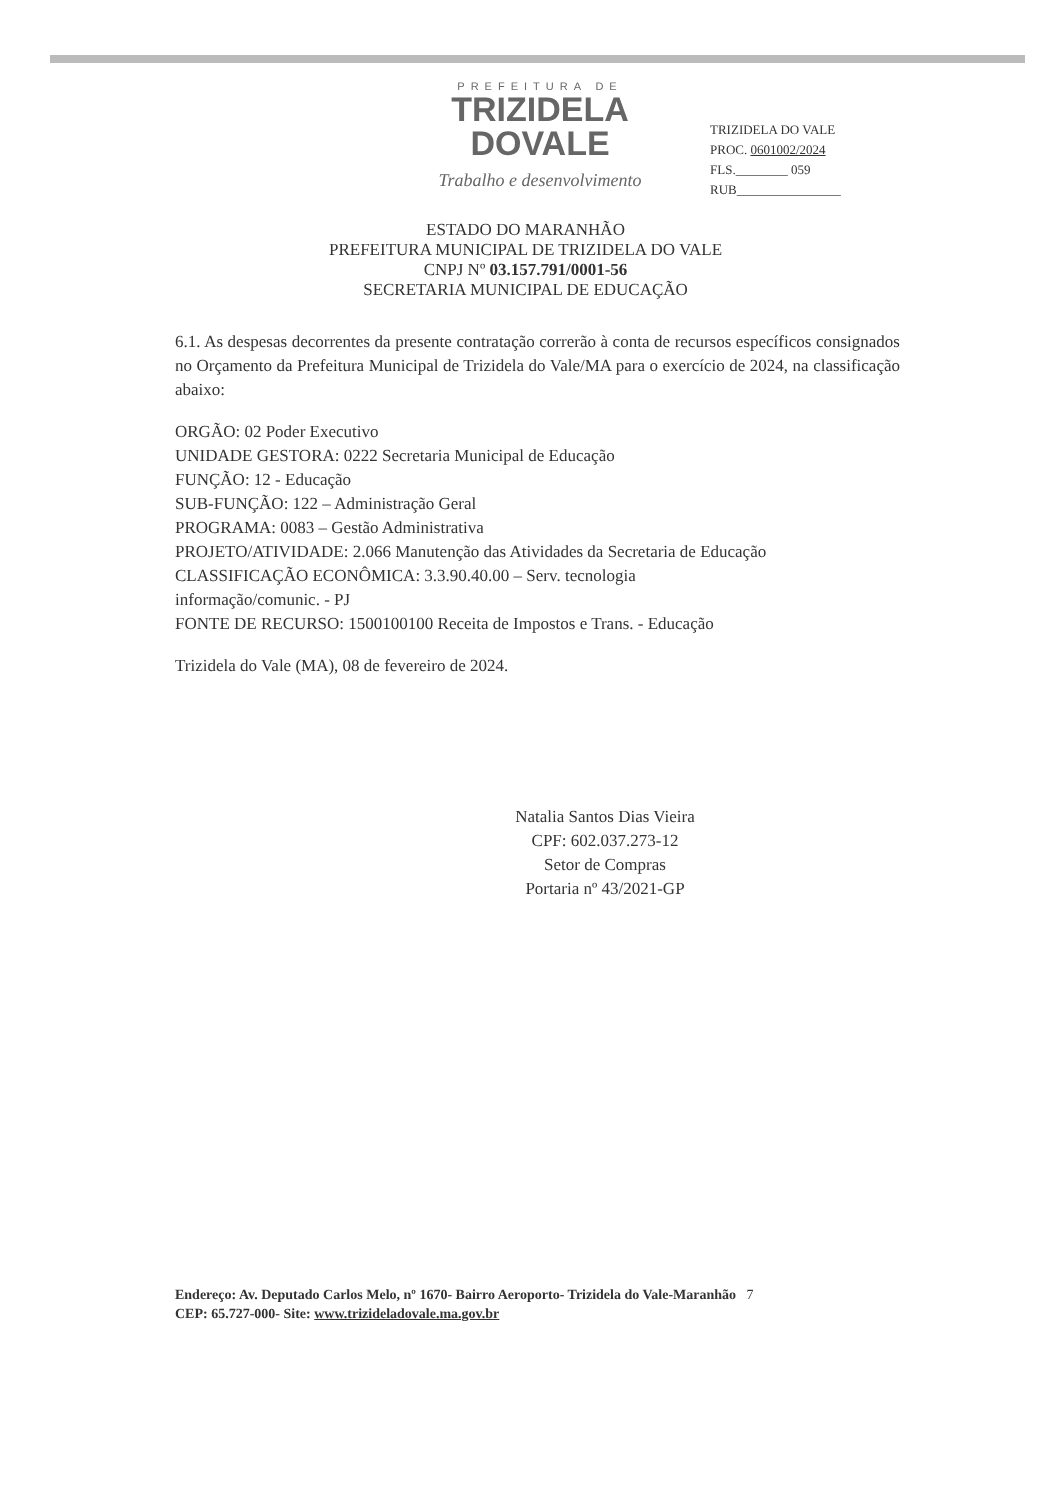PREFEITURA DE
TRIZIDELA
DOVALE
Trabalho e desenvolvimento
TRIZIDELA DO VALE
PROC. 0601002/2024
FLS.________ 059
RUB________________
ESTADO DO MARANHÃO
PREFEITURA MUNICIPAL DE TRIZIDELA DO VALE
CNPJ Nº 03.157.791/0001-56
SECRETARIA MUNICIPAL DE EDUCAÇÃO
6.1. As despesas decorrentes da presente contratação correrão à conta de recursos específicos consignados no Orçamento da Prefeitura Municipal de Trizidela do Vale/MA para o exercício de 2024, na classificação abaixo:
ORGÃO: 02 Poder Executivo
UNIDADE GESTORA: 0222 Secretaria Municipal de Educação
FUNÇÃO: 12 - Educação
SUB-FUNÇÃO: 122 – Administração Geral
PROGRAMA: 0083 – Gestão Administrativa
PROJETO/ATIVIDADE: 2.066 Manutenção das Atividades da Secretaria de Educação
CLASSIFICAÇÃO ECONÔMICA: 3.3.90.40.00 – Serv. tecnologia
informação/comunic. - PJ
FONTE DE RECURSO: 1500100100 Receita de Impostos e Trans. - Educação
Trizidela do Vale (MA), 08 de fevereiro de 2024.
Natalia Santos Dias Vieira
CPF: 602.037.273-12
Setor de Compras
Portaria nº 43/2021-GP
Endereço: Av. Deputado Carlos Melo, nº 1670- Bairro Aeroporto- Trizidela do Vale-Maranhão 7
CEP: 65.727-000- Site: www.trizideladovale.ma.gov.br